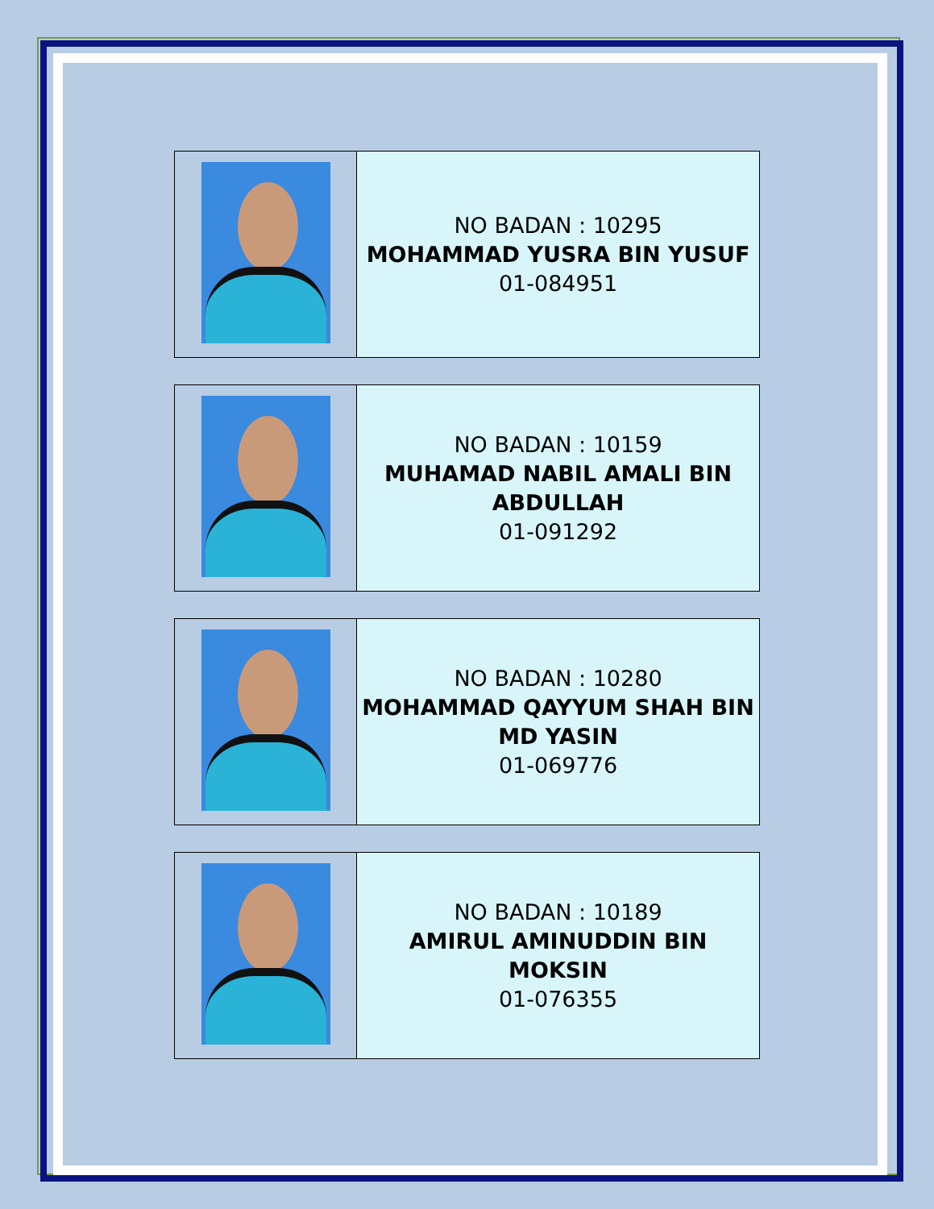| | NO BADAN : 10295 MOHAMMAD YUSRA BIN YUSUF 01-084951 |
| | NO BADAN : 10159 MUHAMAD NABIL AMALI BIN ABDULLAH 01-091292 |
| | NO BADAN : 10280 MOHAMMAD QAYYUM SHAH BIN MD YASIN 01-069776 |
| | NO BADAN : 10189 AMIRUL AMINUDDIN BIN MOKSIN 01-076355 |